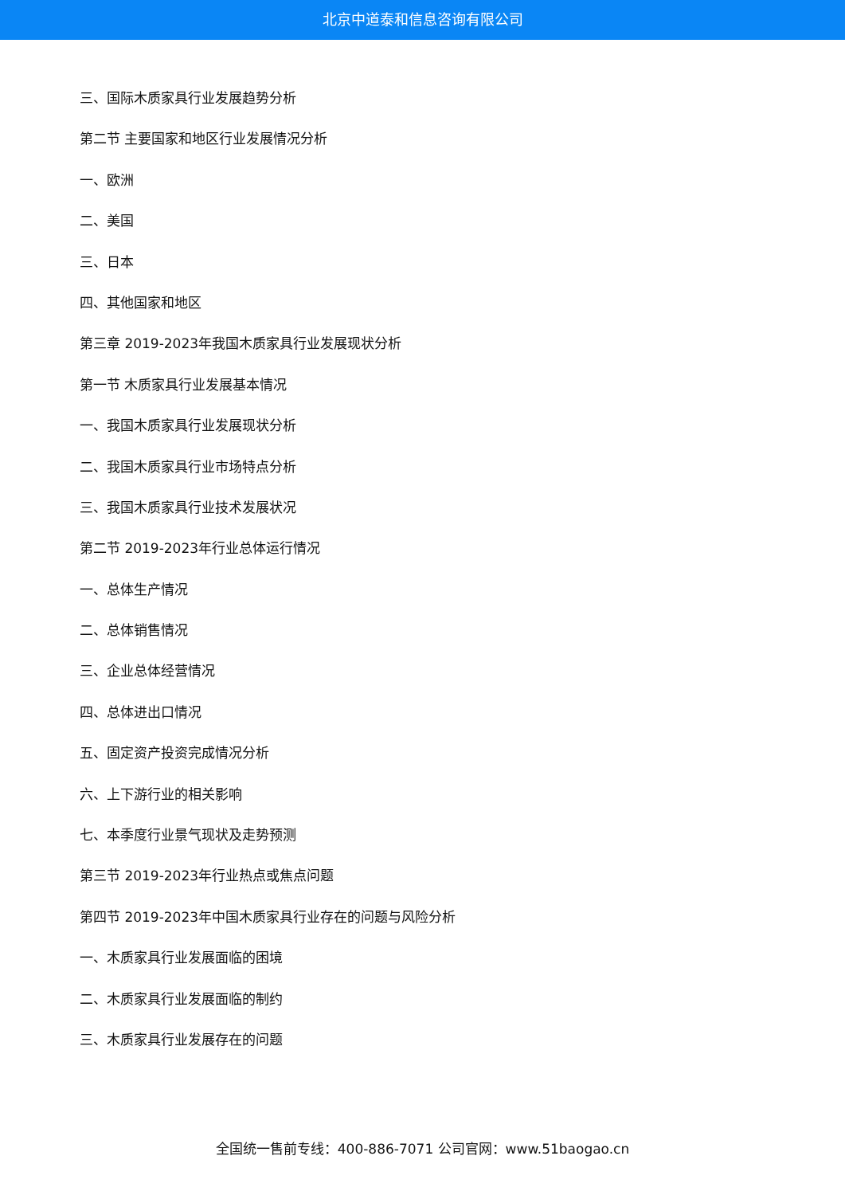北京中道泰和信息咨询有限公司
三、国际木质家具行业发展趋势分析
第二节 主要国家和地区行业发展情况分析
一、欧洲
二、美国
三、日本
四、其他国家和地区
第三章 2019-2023年我国木质家具行业发展现状分析
第一节 木质家具行业发展基本情况
一、我国木质家具行业发展现状分析
二、我国木质家具行业市场特点分析
三、我国木质家具行业技术发展状况
第二节 2019-2023年行业总体运行情况
一、总体生产情况
二、总体销售情况
三、企业总体经营情况
四、总体进出口情况
五、固定资产投资完成情况分析
六、上下游行业的相关影响
七、本季度行业景气现状及走势预测
第三节 2019-2023年行业热点或焦点问题
第四节 2019-2023年中国木质家具行业存在的问题与风险分析
一、木质家具行业发展面临的困境
二、木质家具行业发展面临的制约
三、木质家具行业发展存在的问题
全国统一售前专线：400-886-7071 公司官网：www.51baogao.cn